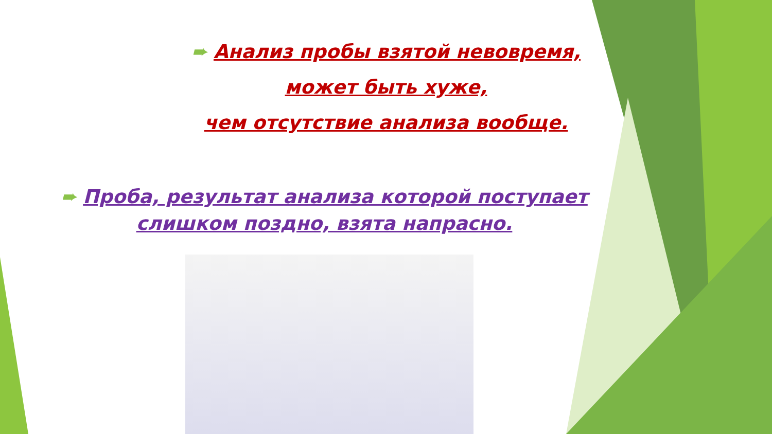➨ Анализ пробы взятой невовремя,
может быть хуже,
чем отсутствие анализа вообще.
➨ Проба, результат анализа которой поступает слишком поздно, взята напрасно.